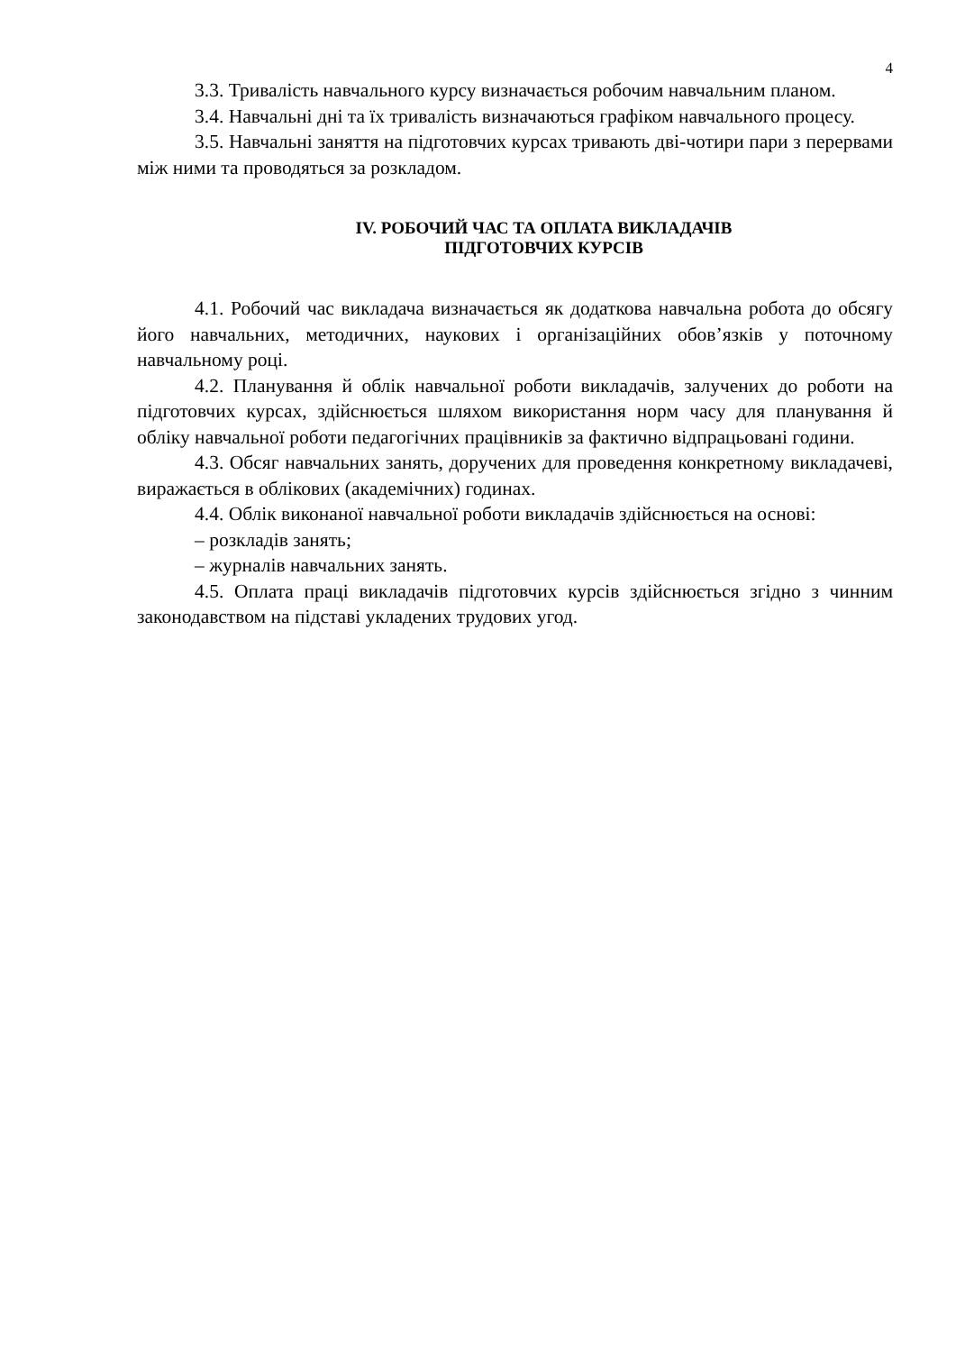4
3.3. Тривалість навчального курсу визначається робочим навчальним планом.
3.4. Навчальні дні та їх тривалість визначаються графіком навчального процесу.
3.5. Навчальні заняття на підготовчих курсах тривають дві-чотири пари з перервами між ними та проводяться за розкладом.
IV. РОБОЧИЙ ЧАС ТА ОПЛАТА ВИКЛАДАЧІВ
ПІДГОТОВЧИХ КУРСІВ
4.1. Робочий час викладача визначається як додаткова навчальна робота до обсягу його навчальних, методичних, наукових і організаційних обов’язків у поточному навчальному році.
4.2. Планування й облік навчальної роботи викладачів, залучених до роботи на підготовчих курсах, здійснюється шляхом використання норм часу для планування й обліку навчальної роботи педагогічних працівників за фактично відпрацьовані години.
4.3. Обсяг навчальних занять, доручених для проведення конкретному викладачеві, виражається в облікових (академічних) годинах.
4.4. Облік виконаної навчальної роботи викладачів здійснюється на основі:
– розкладів занять;
– журналів навчальних занять.
4.5. Оплата праці викладачів підготовчих курсів здійснюється згідно з чинним законодавством на підставі укладених трудових угод.